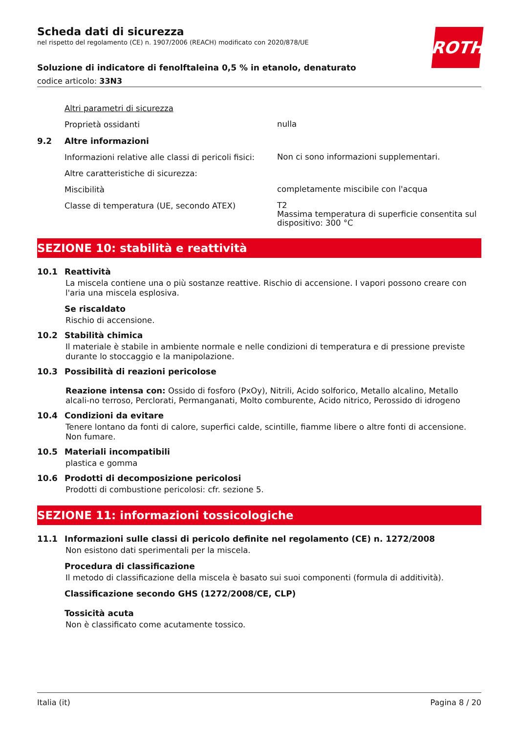ROTH
Scheda dati di sicurezza
nel rispetto del regolamento (CE) n. 1907/2006 (REACH) modificato con 2020/878/UE
Soluzione di indicatore di fenolftaleina 0,5 % in etanolo, denaturato
codice articolo: 33N3
Altri parametri di sicurezza
Proprietà ossidanti
nulla
9.2 Altre informazioni
Informazioni relative alle classi di pericoli fisici:
Non ci sono informazioni supplementari.
Altre caratteristiche di sicurezza:
Miscibilità
completamente miscibile con l'acqua
Classe di temperatura (UE, secondo ATEX)
T2
Massima temperatura di superficie consentita sul dispositivo: 300 °C
SEZIONE 10: stabilità e reattività
10.1 Reattività
La miscela contiene una o più sostanze reattive. Rischio di accensione. I vapori possono creare con l'aria una miscela esplosiva.
Se riscaldato
Rischio di accensione.
10.2 Stabilità chimica
Il materiale è stabile in ambiente normale e nelle condizioni di temperatura e di pressione previste durante lo stoccaggio e la manipolazione.
10.3 Possibilità di reazioni pericolose
Reazione intensa con: Ossido di fosforo (PxOy), Nitrili, Acido solforico, Metallo alcalino, Metallo alcali-no terroso, Perclorati, Permanganati, Molto comburente, Acido nitrico, Perossido di idrogeno
10.4 Condizioni da evitare
Tenere lontano da fonti di calore, superfici calde, scintille, fiamme libere o altre fonti di accensione. Non fumare.
10.5 Materiali incompatibili
plastica e gomma
10.6 Prodotti di decomposizione pericolosi
Prodotti di combustione pericolosi: cfr. sezione 5.
SEZIONE 11: informazioni tossicologiche
11.1 Informazioni sulle classi di pericolo definite nel regolamento (CE) n. 1272/2008
Non esistono dati sperimentali per la miscela.
Procedura di classificazione
Il metodo di classificazione della miscela è basato sui suoi componenti (formula di additività).
Classificazione secondo GHS (1272/2008/CE, CLP)
Tossicità acuta
Non è classificato come acutamente tossico.
Italia (it) Pagina 8 / 20